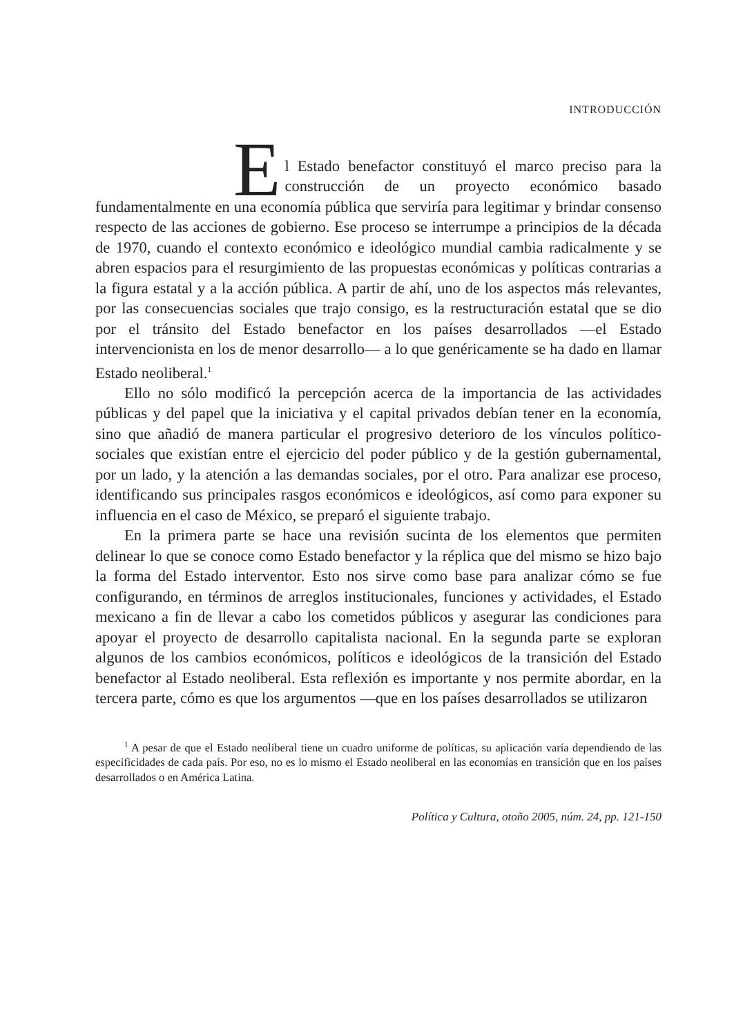INTRODUCCIÓN
E
l Estado benefactor constituyó el marco preciso para la construcción de un proyecto económico basado fundamentalmente en una economía pública que serviría para legitimar y brindar consenso respecto de las acciones de gobierno. Ese proceso se interrumpe a principios de la década de 1970, cuando el contexto económico e ideológico mundial cambia radicalmente y se abren espacios para el resurgimiento de las propuestas económicas y políticas contrarias a la figura estatal y a la acción pública. A partir de ahí, uno de los aspectos más relevantes, por las consecuencias sociales que trajo consigo, es la restructuración estatal que se dio por el tránsito del Estado benefactor en los países desarrollados —el Estado intervencionista en los de menor desarrollo— a lo que genéricamente se ha dado en llamar Estado neoliberal.<sup>1</sup>
Ello no sólo modificó la percepción acerca de la importancia de las actividades públicas y del papel que la iniciativa y el capital privados debían tener en la economía, sino que añadió de manera particular el progresivo deterioro de los vínculos político-sociales que existían entre el ejercicio del poder público y de la gestión gubernamental, por un lado, y la atención a las demandas sociales, por el otro. Para analizar ese proceso, identificando sus principales rasgos económicos e ideológicos, así como para exponer su influencia en el caso de México, se preparó el siguiente trabajo.
En la primera parte se hace una revisión sucinta de los elementos que permiten delinear lo que se conoce como Estado benefactor y la réplica que del mismo se hizo bajo la forma del Estado interventor. Esto nos sirve como base para analizar cómo se fue configurando, en términos de arreglos institucionales, funciones y actividades, el Estado mexicano a fin de llevar a cabo los cometidos públicos y asegurar las condiciones para apoyar el proyecto de desarrollo capitalista nacional. En la segunda parte se exploran algunos de los cambios económicos, políticos e ideológicos de la transición del Estado benefactor al Estado neoliberal. Esta reflexión es importante y nos permite abordar, en la tercera parte, cómo es que los argumentos —que en los países desarrollados se utilizaron
<sup>1</sup> A pesar de que el Estado neoliberal tiene un cuadro uniforme de políticas, su aplicación varía dependiendo de las especificidades de cada país. Por eso, no es lo mismo el Estado neoliberal en las economías en transición que en los países desarrollados o en América Latina.
Política y Cultura, otoño 2005, núm. 24, pp. 121-150